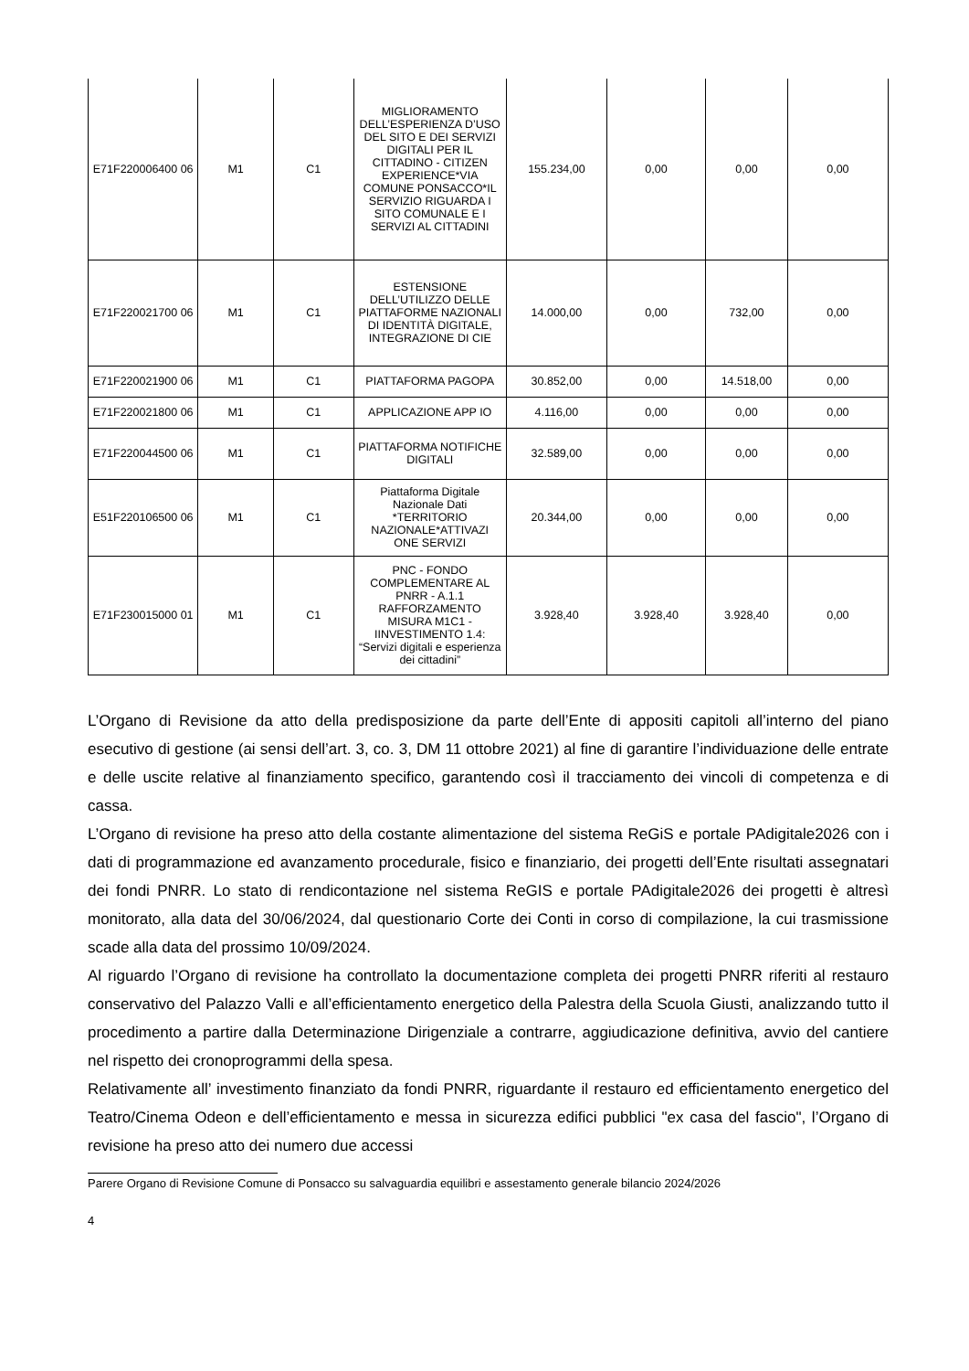| E71F220006400 06 | M1 | C1 | MIGLIORAMENTO DELL’ESPERIENZA D’USO DEL SITO E DEI SERVIZI DIGITALI PER IL CITTADINO - CITIZEN EXPERIENCE*VIA COMUNE PONSACCO*IL SERVIZIO RIGUARDA I SITO COMUNALE E I SERVIZI AL CITTADINI | 155.234,00 | 0,00 | 0,00 | 0,00 |
| E71F220021700 06 | M1 | C1 | ESTENSIONE DELL’UTILIZZO DELLE PIATTAFORME NAZIONALI DI IDENTITÀ DIGITALE, INTEGRAZIONE DI CIE | 14.000,00 | 0,00 | 732,00 | 0,00 |
| E71F220021900 06 | M1 | C1 | PIATTAFORMA PAGOPA | 30.852,00 | 0,00 | 14.518,00 | 0,00 |
| E71F220021800 06 | M1 | C1 | APPLICAZIONE APP IO | 4.116,00 | 0,00 | 0,00 | 0,00 |
| E71F220044500 06 | M1 | C1 | PIATTAFORMA NOTIFICHE DIGITALI | 32.589,00 | 0,00 | 0,00 | 0,00 |
| E51F220106500 06 | M1 | C1 | Piattaforma Digitale Nazionale Dati *TERRITORIO NAZIONALE*ATTIVAZI ONE SERVIZI | 20.344,00 | 0,00 | 0,00 | 0,00 |
| E71F230015000 01 | M1 | C1 | PNC - FONDO COMPLEMENTARE AL PNRR - A.1.1 RAFFORZAMENTO MISURA M1C1 - IINVESTIMENTO 1.4: “Servizi digitali e esperienza dei cittadini” | 3.928,40 | 3.928,40 | 3.928,40 | 0,00 |
L’Organo di Revisione da atto della predisposizione da parte dell’Ente di appositi capitoli all’interno del piano esecutivo di gestione (ai sensi dell’art. 3, co. 3, DM 11 ottobre 2021) al fine di garantire l’individuazione delle entrate e delle uscite relative al finanziamento specifico, garantendo così il tracciamento dei vincoli di competenza e di cassa.
L’Organo di revisione ha preso atto della costante alimentazione del sistema ReGiS e portale PAdigitale2026 con i dati di programmazione ed avanzamento procedurale, fisico e finanziario, dei progetti dell’Ente risultati assegnatari dei fondi PNRR. Lo stato di rendicontazione nel sistema ReGIS e portale PAdigitale2026 dei progetti è altresì monitorato, alla data del 30/06/2024, dal questionario Corte dei Conti in corso di compilazione, la cui trasmissione scade alla data del prossimo 10/09/2024.
Al riguardo l’Organo di revisione ha controllato la documentazione completa dei progetti PNRR riferiti al restauro conservativo del Palazzo Valli e all’efficientamento energetico della Palestra della Scuola Giusti, analizzando tutto il procedimento a partire dalla Determinazione Dirigenziale a contrarre, aggiudicazione definitiva, avvio del cantiere nel rispetto dei cronoprogrammi della spesa.
Relativamente all’ investimento finanziato da fondi PNRR, riguardante il restauro ed efficientamento energetico del Teatro/Cinema Odeon e dell’efficientamento e messa in sicurezza edifici pubblici "ex casa del fascio", l’Organo di revisione ha preso atto dei numero due accessi
Parere Organo di Revisione Comune di Ponsacco su salvaguardia equilibri e assestamento generale bilancio 2024/2026
4